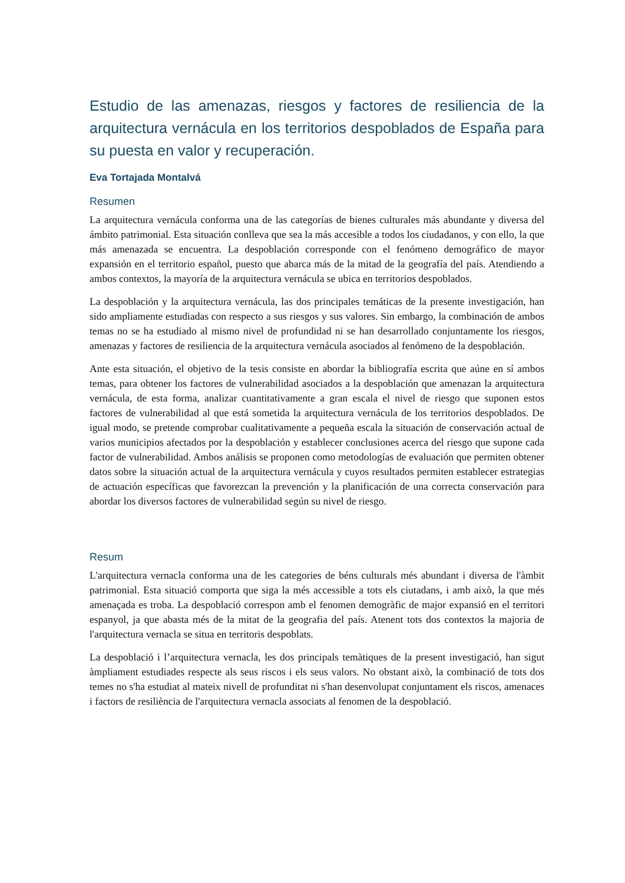Estudio de las amenazas, riesgos y factores de resiliencia de la arquitectura vernácula en los territorios despoblados de España para su puesta en valor y recuperación.
Eva Tortajada Montalvá
Resumen
La arquitectura vernácula conforma una de las categorías de bienes culturales más abundante y diversa del ámbito patrimonial. Esta situación conlleva que sea la más accesible a todos los ciudadanos, y con ello, la que más amenazada se encuentra. La despoblación corresponde con el fenómeno demográfico de mayor expansión en el territorio español, puesto que abarca más de la mitad de la geografía del país. Atendiendo a ambos contextos, la mayoría de la arquitectura vernácula se ubica en territorios despoblados.
La despoblación y la arquitectura vernácula, las dos principales temáticas de la presente investigación, han sido ampliamente estudiadas con respecto a sus riesgos y sus valores. Sin embargo, la combinación de ambos temas no se ha estudiado al mismo nivel de profundidad ni se han desarrollado conjuntamente los riesgos, amenazas y factores de resiliencia de la arquitectura vernácula asociados al fenómeno de la despoblación.
Ante esta situación, el objetivo de la tesis consiste en abordar la bibliografía escrita que aúne en sí ambos temas, para obtener los factores de vulnerabilidad asociados a la despoblación que amenazan la arquitectura vernácula, de esta forma, analizar cuantitativamente a gran escala el nivel de riesgo que suponen estos factores de vulnerabilidad al que está sometida la arquitectura vernácula de los territorios despoblados. De igual modo, se pretende comprobar cualitativamente a pequeña escala la situación de conservación actual de varios municipios afectados por la despoblación y establecer conclusiones acerca del riesgo que supone cada factor de vulnerabilidad. Ambos análisis se proponen como metodologías de evaluación que permiten obtener datos sobre la situación actual de la arquitectura vernácula y cuyos resultados permiten establecer estrategias de actuación específicas que favorezcan la prevención y la planificación de una correcta conservación para abordar los diversos factores de vulnerabilidad según su nivel de riesgo.
Resum
L'arquitectura vernacla conforma una de les categories de béns culturals més abundant i diversa de l'àmbit patrimonial. Esta situació comporta que siga la més accessible a tots els ciutadans, i amb això, la que més amenaçada es troba. La despoblació correspon amb el fenomen demogràfic de major expansió en el territori espanyol, ja que abasta més de la mitat de la geografia del país. Atenent tots dos contextos la majoria de l'arquitectura vernacla se situa en territoris despoblats.
La despoblació i l’arquitectura vernacla, les dos principals temàtiques de la present investigació, han sigut àmpliament estudiades respecte als seus riscos i els seus valors. No obstant això, la combinació de tots dos temes no s'ha estudiat al mateix nivell de profunditat ni s'han desenvolupat conjuntament els riscos, amenaces i factors de resiliència de l'arquitectura vernacla associats al fenomen de la despoblació.